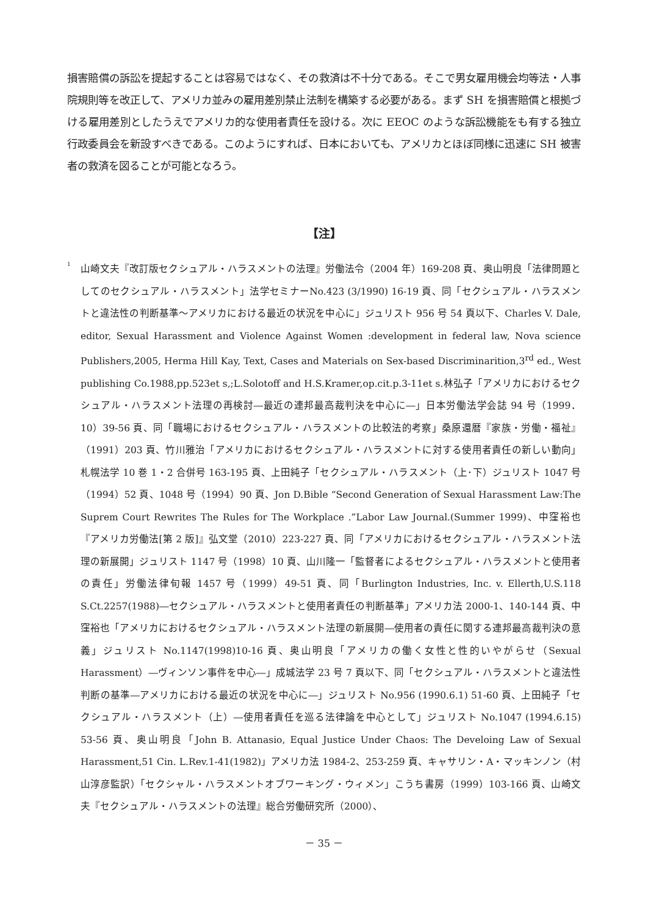損害賠償の訴訟を提起することは容易ではなく、その救済は不十分である。そこで男女雇用機会均等法・人事院規則等を改正して、アメリカ並みの雇用差別禁止法制を構築する必要がある。まず SH を損害賠償と根拠づける雇用差別としたうえでアメリカ的な使用者責任を設ける。次に EEOC のような訴訟機能をも有する独立行政委員会を新設すべきである。このようにすれば、日本においても、アメリカとほぼ同様に迅速に SH 被害者の救済を図ることが可能となろう。
【注】
<sup>1</sup>
山崎文夫『改訂版セクシュアル・ハラスメントの法理』労働法令（2004 年）169-208 頁、奥山明良「法律問題としてのセクシュアル・ハラスメント」法学セミナーNo.423 (3/1990) 16-19 頁、同「セクシュアル・ハラスメントと違法性の判断基準～アメリカにおける最近の状況を中心に」ジュリスト 956 号 54 頁以下、Charles V. Dale, editor, Sexual Harassment and Violence Against Women :development in federal law, Nova science Publishers,2005, Herma Hill Kay, Text, Cases and Materials on Sex-based Discriminarition,3<sup>rd</sup> ed., West publishing Co.1988,pp.523et s,;L.Solotoff and H.S.Kramer,op.cit.p.3-11et s.林弘子「アメリカにおけるセクシュアル・ハラスメント法理の再検討―最近の連邦最高裁判決を中心に―」日本労働法学会誌 94 号（1999．10）39-56 頁、同「職場におけるセクシュアル・ハラスメントの比較法的考察」桑原還暦『家族・労働・福祉』（1991）203 頁、竹川雅治「アメリカにおけるセクシュアル・ハラスメントに対する使用者責任の新しい動向」札幌法学 10 巻 1・2 合併号 163-195 頁、上田純子「セクシュアル・ハラスメント（上･下）ジュリスト 1047 号（1994）52 頁、1048 号（1994）90 頁、Jon D.Bible “Second Generation of Sexual Harassment Law:The Suprem Court Rewrites The Rules for The Workplace .”Labor Law Journal.(Summer 1999)、中窪裕也『アメリカ労働法[第 2 版]』弘文堂（2010）223-227 頁、同「アメリカにおけるセクシュアル・ハラスメント法理の新展開」ジュリスト 1147 号（1998）10 頁、山川隆一「監督者によるセクシュアル・ハラスメントと使用者の責任」労働法律旬報 1457 号（1999）49-51 頁、同「Burlington Industries, Inc. v. Ellerth,U.S.118 S.Ct.2257(1988)―セクシュアル・ハラスメントと使用者責任の判断基準」アメリカ法 2000-1、140-144 頁、中窪裕也「アメリカにおけるセクシュアル・ハラスメント法理の新展開―使用者の責任に関する連邦最高裁判決の意義」ジュリスト No.1147(1998)10-16 頁、奥山明良「アメリカの働く女性と性的いやがらせ（Sexual Harassment）―ヴィンソン事件を中心―」成城法学 23 号 7 頁以下、同「セクシュアル・ハラスメントと違法性判断の基準―アメリカにおける最近の状況を中心に―」ジュリスト No.956 (1990.6.1) 51-60 頁、上田純子「セクシュアル・ハラスメント（上）―使用者責任を巡る法律論を中心として」ジュリスト No.1047 (1994.6.15) 53-56 頁、奥山明良「John B. Attanasio, Equal Justice Under Chaos: The Develoing Law of Sexual Harassment,51 Cin. L.Rev.1-41(1982)」アメリカ法 1984-2、253-259 頁、キャサリン・A・マッキンノン（村山淳彦監訳）「セクシャル・ハラスメントオブワーキング・ウィメン」こうち書房（1999）103-166 頁、山崎文夫『セクシュアル・ハラスメントの法理』総合労働研究所（2000）、
－ 35 －